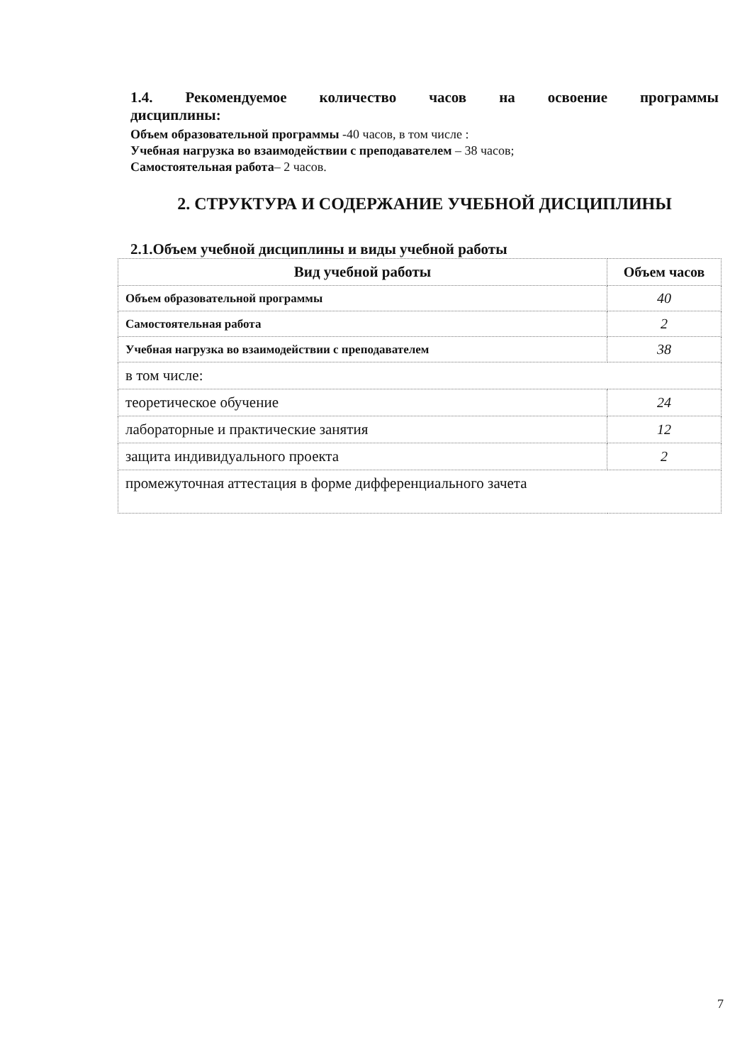1.4. Рекомендуемое количество часов на освоение программы
дисциплины:
Объем образовательной программы -40 часов, в том числе :
Учебная нагрузка во взаимодействии с преподавателем – 38 часов;
Самостоятельная работа– 2 часов.
2. СТРУКТУРА И СОДЕРЖАНИЕ УЧЕБНОЙ ДИСЦИПЛИНЫ
2.1.Объем учебной дисциплины и виды учебной работы
| Вид учебной работы | Объем часов |
| --- | --- |
| Объем образовательной программы | 40 |
| Самостоятельная работа | 2 |
| Учебная нагрузка во взаимодействии с преподавателем | 38 |
| в том числе: | |
| теоретическое обучение | 24 |
| лабораторные и практические занятия | 12 |
| защита индивидуального проекта | 2 |
| промежуточная аттестация в форме дифференциального зачета | |
7